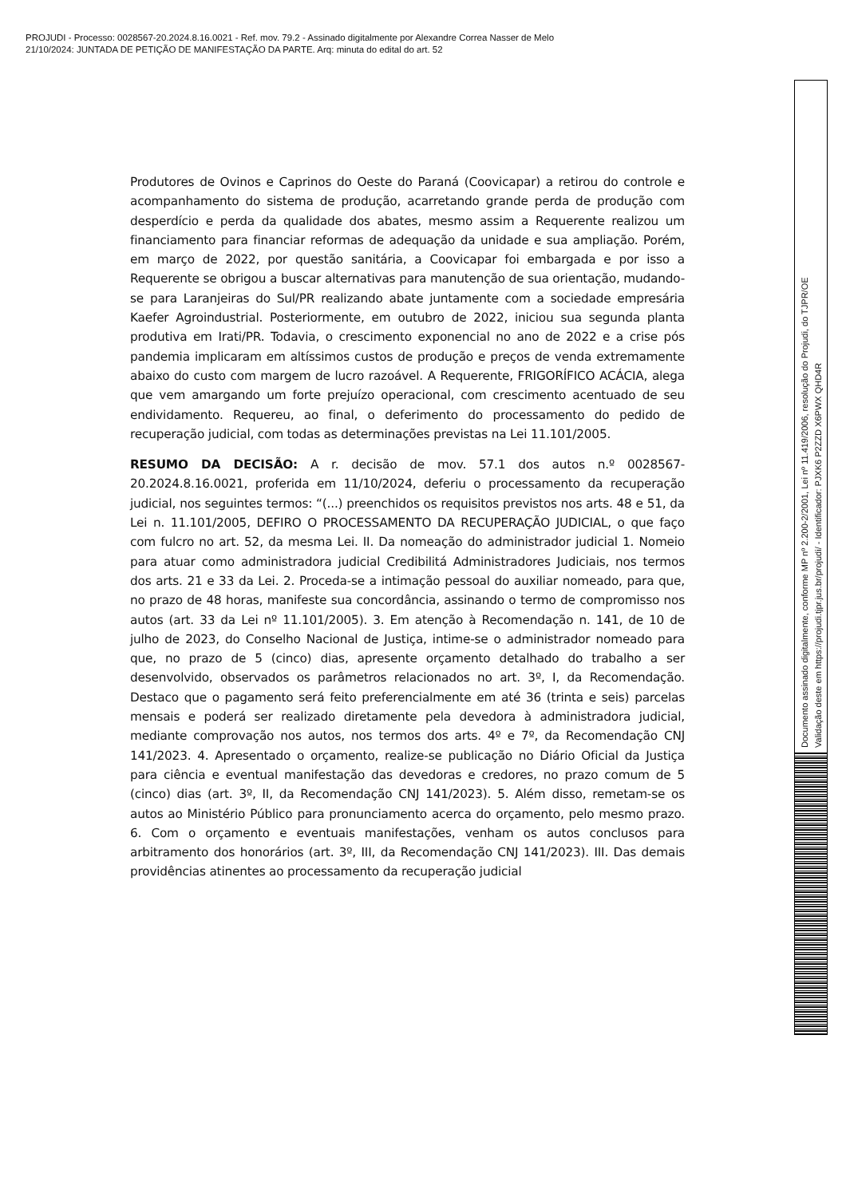PROJUDI - Processo: 0028567-20.2024.8.16.0021 - Ref. mov. 79.2 - Assinado digitalmente por Alexandre Correa Nasser de Melo
21/10/2024: JUNTADA DE PETIÇÃO DE MANIFESTAÇÃO DA PARTE. Arq: minuta do edital do art. 52
Produtores de Ovinos e Caprinos do Oeste do Paraná (Coovicapar) a retirou do controle e acompanhamento do sistema de produção, acarretando grande perda de produção com desperdício e perda da qualidade dos abates, mesmo assim a Requerente realizou um financiamento para financiar reformas de adequação da unidade e sua ampliação. Porém, em março de 2022, por questão sanitária, a Coovicapar foi embargada e por isso a Requerente se obrigou a buscar alternativas para manutenção de sua orientação, mudando-se para Laranjeiras do Sul/PR realizando abate juntamente com a sociedade empresária Kaefer Agroindustrial. Posteriormente, em outubro de 2022, iniciou sua segunda planta produtiva em Irati/PR. Todavia, o crescimento exponencial no ano de 2022 e a crise pós pandemia implicaram em altíssimos custos de produção e preços de venda extremamente abaixo do custo com margem de lucro razoável. A Requerente, FRIGORÍFICO ACÁCIA, alega que vem amargando um forte prejuízo operacional, com crescimento acentuado de seu endividamento. Requereu, ao final, o deferimento do processamento do pedido de recuperação judicial, com todas as determinações previstas na Lei 11.101/2005.
RESUMO DA DECISÃO: A r. decisão de mov. 57.1 dos autos n.º 0028567-20.2024.8.16.0021, proferida em 11/10/2024, deferiu o processamento da recuperação judicial, nos seguintes termos: “(...) preenchidos os requisitos previstos nos arts. 48 e 51, da Lei n. 11.101/2005, DEFIRO O PROCESSAMENTO DA RECUPERAÇÃO JUDICIAL, o que faço com fulcro no art. 52, da mesma Lei. II. Da nomeação do administrador judicial 1. Nomeio para atuar como administradora judicial Credibilitá Administradores Judiciais, nos termos dos arts. 21 e 33 da Lei. 2. Proceda-se a intimação pessoal do auxiliar nomeado, para que, no prazo de 48 horas, manifeste sua concordância, assinando o termo de compromisso nos autos (art. 33 da Lei nº 11.101/2005). 3. Em atenção à Recomendação n. 141, de 10 de julho de 2023, do Conselho Nacional de Justiça, intime-se o administrador nomeado para que, no prazo de 5 (cinco) dias, apresente orçamento detalhado do trabalho a ser desenvolvido, observados os parâmetros relacionados no art. 3º, I, da Recomendação. Destaco que o pagamento será feito preferencialmente em até 36 (trinta e seis) parcelas mensais e poderá ser realizado diretamente pela devedora à administradora judicial, mediante comprovação nos autos, nos termos dos arts. 4º e 7º, da Recomendação CNJ 141/2023. 4. Apresentado o orçamento, realize-se publicação no Diário Oficial da Justiça para ciência e eventual manifestação das devedoras e credores, no prazo comum de 5 (cinco) dias (art. 3º, II, da Recomendação CNJ 141/2023). 5. Além disso, remetam-se os autos ao Ministério Público para pronunciamento acerca do orçamento, pelo mesmo prazo. 6. Com o orçamento e eventuais manifestações, venham os autos conclusos para arbitramento dos honorários (art. 3º, III, da Recomendação CNJ 141/2023). III. Das demais providências atinentes ao processamento da recuperação judicial
Documento assinado digitalmente, conforme MP nº 2.200-2/2001, Lei nº 11.419/2006, resolução do Projudi, do TJPR/OE
Validação deste em https://projudi.tjpr.jus.br/projudi/ - Identificador: PJXK6 P2ZZD X6PWX QHD4R